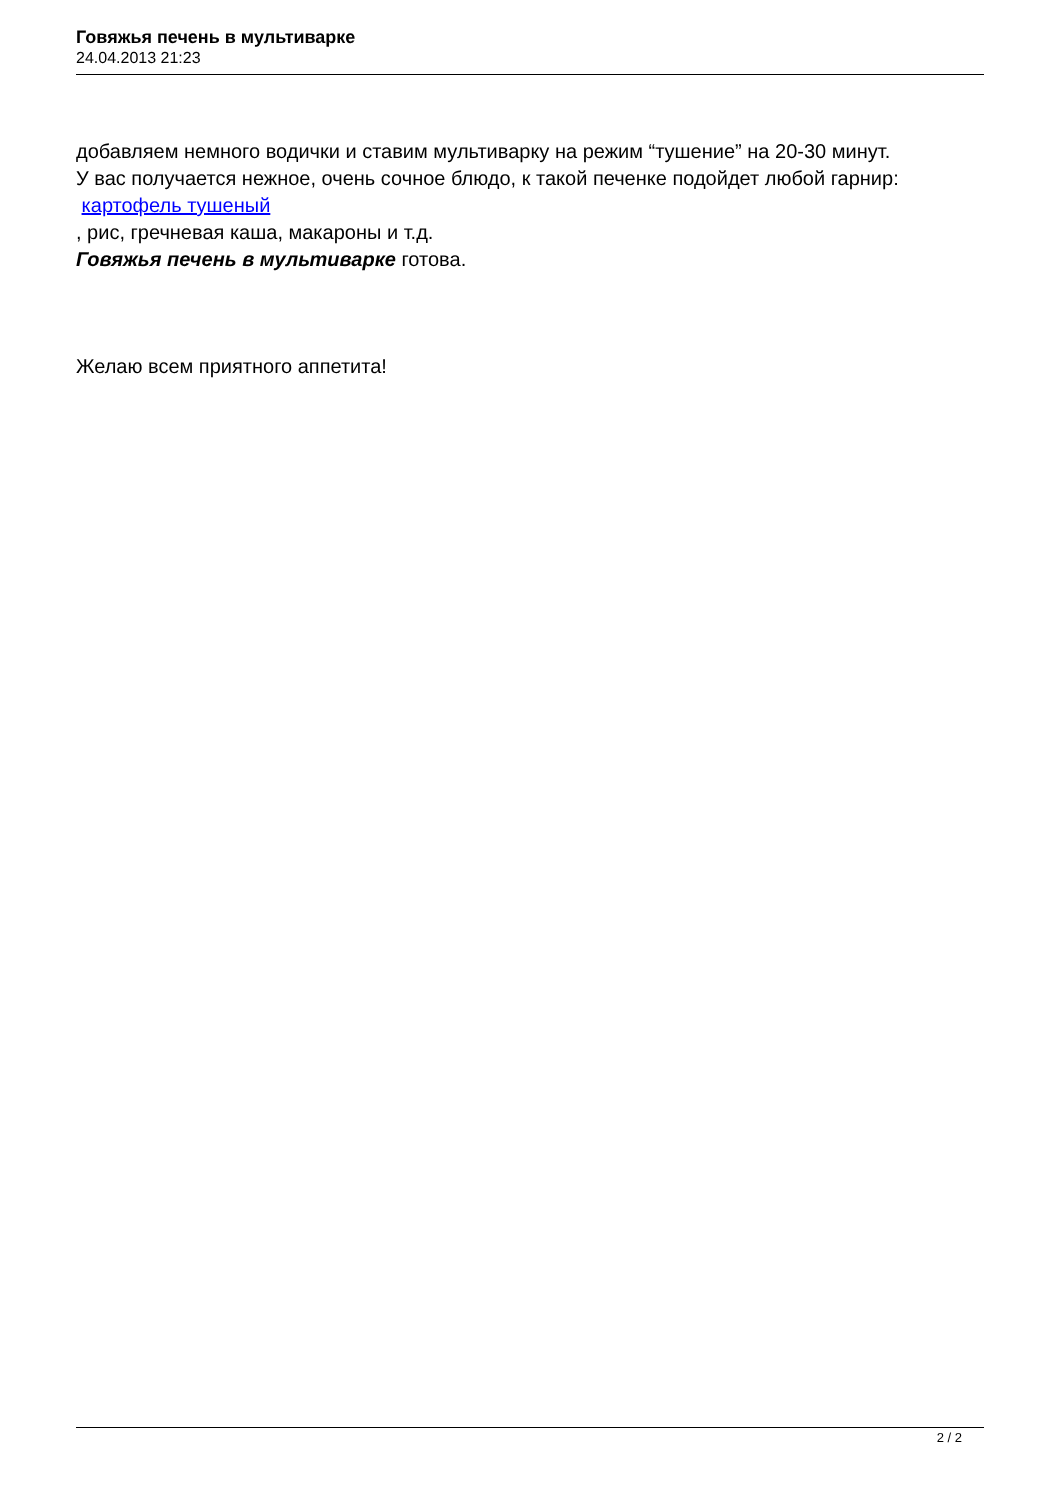Говяжья печень в мультиварке
24.04.2013 21:23
добавляем немного водички и ставим мультиварку на режим “тушение” на 20-30 минут.
У вас получается нежное, очень сочное блюдо, к такой печенке подойдет любой гарнир:
картофель тушеный
, рис, гречневая каша, макароны и т.д.
Говяжья печень в мультиварке готова.
Желаю всем приятного аппетита!
2 / 2